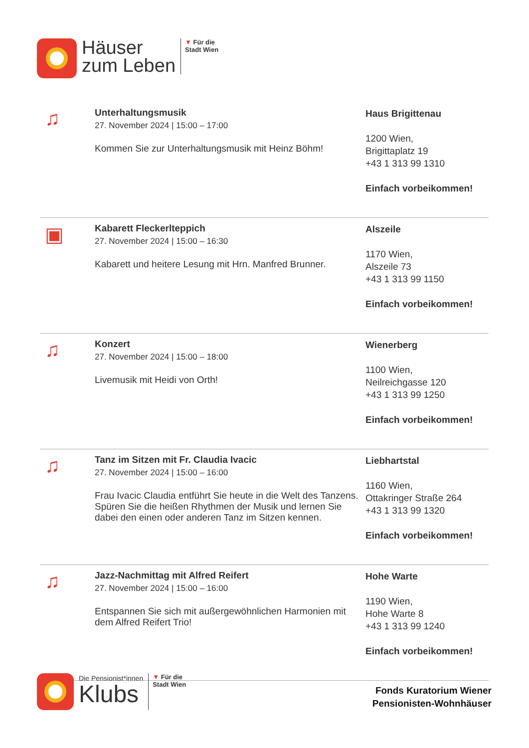Häuser
zum Leben
▼ Für die
Stadt Wien
♫
Unterhaltungsmusik
27. November 2024 | 15:00 – 17:00
Kommen Sie zur Unterhaltungsmusik mit Heinz Böhm!
Haus Brigittenau
1200 Wien,
Brigittaplatz 19
+43 1 313 99 1310
Einfach vorbeikommen!
▣
Kabarett Fleckerlteppich
27. November 2024 | 15:00 – 16:30
Kabarett und heitere Lesung mit Hrn. Manfred Brunner.
Alszeile
1170 Wien,
Alszeile 73
+43 1 313 99 1150
Einfach vorbeikommen!
♫
Konzert
27. November 2024 | 15:00 – 18:00
Livemusik mit Heidi von Orth!
Wienerberg
1100 Wien,
Neilreichgasse 120
+43 1 313 99 1250
Einfach vorbeikommen!
♫
Tanz im Sitzen mit Fr. Claudia Ivacic
27. November 2024 | 15:00 – 16:00
Frau Ivacic Claudia entführt Sie heute in die Welt des Tanzens. Spüren Sie die heißen Rhythmen der Musik und lernen Sie dabei den einen oder anderen Tanz im Sitzen kennen.
Liebhartstal
1160 Wien,
Ottakringer Straße 264
+43 1 313 99 1320
Einfach vorbeikommen!
♫
Jazz-Nachmittag mit Alfred Reifert
27. November 2024 | 15:00 – 16:00
Entspannen Sie sich mit außergewöhnlichen Harmonien mit dem Alfred Reifert Trio!
Hohe Warte
1190 Wien,
Hohe Warte 8
+43 1 313 99 1240
Einfach vorbeikommen!
Die Pensionist*innen
Klubs
▼ Für die
Stadt Wien
Fonds Kuratorium Wiener
Pensionisten-Wohnhäuser